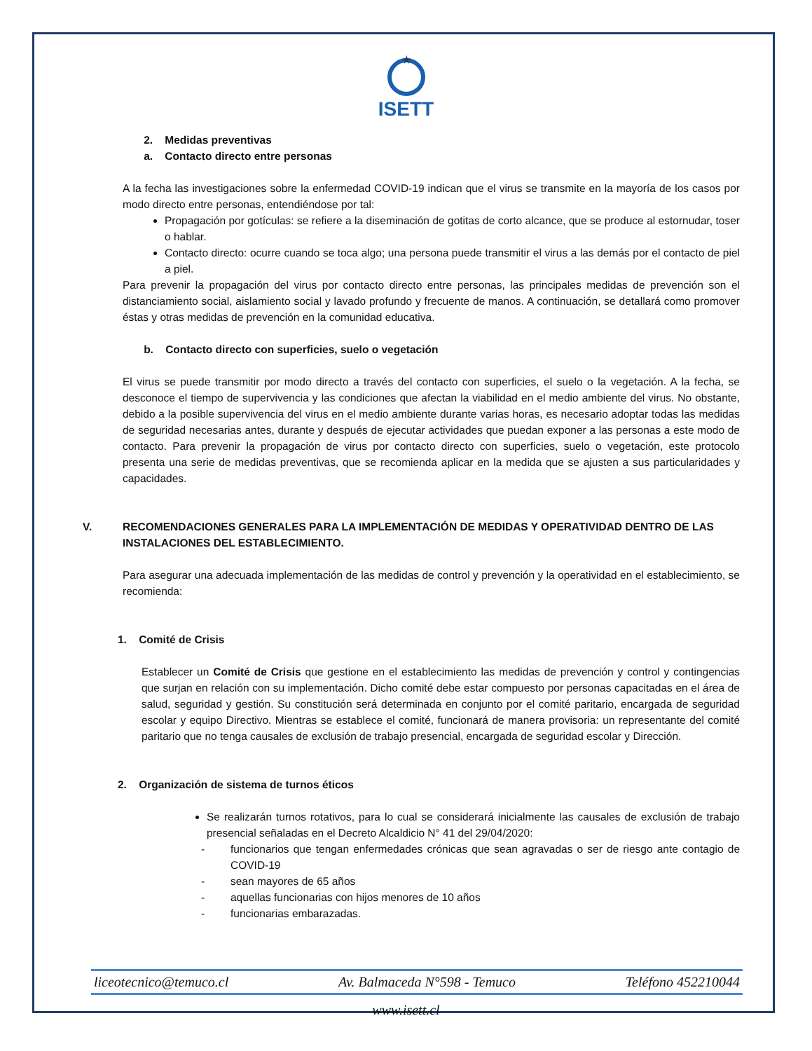★
ISETT
2. Medidas preventivas
a. Contacto directo entre personas
A la fecha las investigaciones sobre la enfermedad COVID-19 indican que el virus se transmite en la mayoría de los casos por modo directo entre personas, entendiéndose por tal:
Propagación por gotículas: se refiere a la diseminación de gotitas de corto alcance, que se produce al estornudar, toser o hablar.
Contacto directo: ocurre cuando se toca algo; una persona puede transmitir el virus a las demás por el contacto de piel a piel.
Para prevenir la propagación del virus por contacto directo entre personas, las principales medidas de prevención son el distanciamiento social, aislamiento social y lavado profundo y frecuente de manos. A continuación, se detallará como promover éstas y otras medidas de prevención en la comunidad educativa.
b. Contacto directo con superficies, suelo o vegetación
El virus se puede transmitir por modo directo a través del contacto con superficies, el suelo o la vegetación. A la fecha, se desconoce el tiempo de supervivencia y las condiciones que afectan la viabilidad en el medio ambiente del virus. No obstante, debido a la posible supervivencia del virus en el medio ambiente durante varias horas, es necesario adoptar todas las medidas de seguridad necesarias antes, durante y después de ejecutar actividades que puedan exponer a las personas a este modo de contacto. Para prevenir la propagación de virus por contacto directo con superficies, suelo o vegetación, este protocolo presenta una serie de medidas preventivas, que se recomienda aplicar en la medida que se ajusten a sus particularidades y capacidades.
V. RECOMENDACIONES GENERALES PARA LA IMPLEMENTACIÓN DE MEDIDAS Y OPERATIVIDAD DENTRO DE LAS INSTALACIONES DEL ESTABLECIMIENTO.
Para asegurar una adecuada implementación de las medidas de control y prevención y la operatividad en el establecimiento, se recomienda:
1. Comité de Crisis
Establecer un Comité de Crisis que gestione en el establecimiento las medidas de prevención y control y contingencias que surjan en relación con su implementación. Dicho comité debe estar compuesto por personas capacitadas en el área de salud, seguridad y gestión. Su constitución será determinada en conjunto por el comité paritario, encargada de seguridad escolar y equipo Directivo. Mientras se establece el comité, funcionará de manera provisoria: un representante del comité paritario que no tenga causales de exclusión de trabajo presencial, encargada de seguridad escolar y Dirección.
2. Organización de sistema de turnos éticos
Se realizarán turnos rotativos, para lo cual se considerará inicialmente las causales de exclusión de trabajo presencial señaladas en el Decreto Alcaldicio N° 41 del 29/04/2020:
- funcionarios que tengan enfermedades crónicas que sean agravadas o ser de riesgo ante contagio de COVID-19
- sean mayores de 65 años
- aquellas funcionarias con hijos menores de 10 años
- funcionarias embarazadas.
liceotecnico@temuco.cl Av. Balmaceda N°598 - Temuco Teléfono 452210044
www.isett.cl